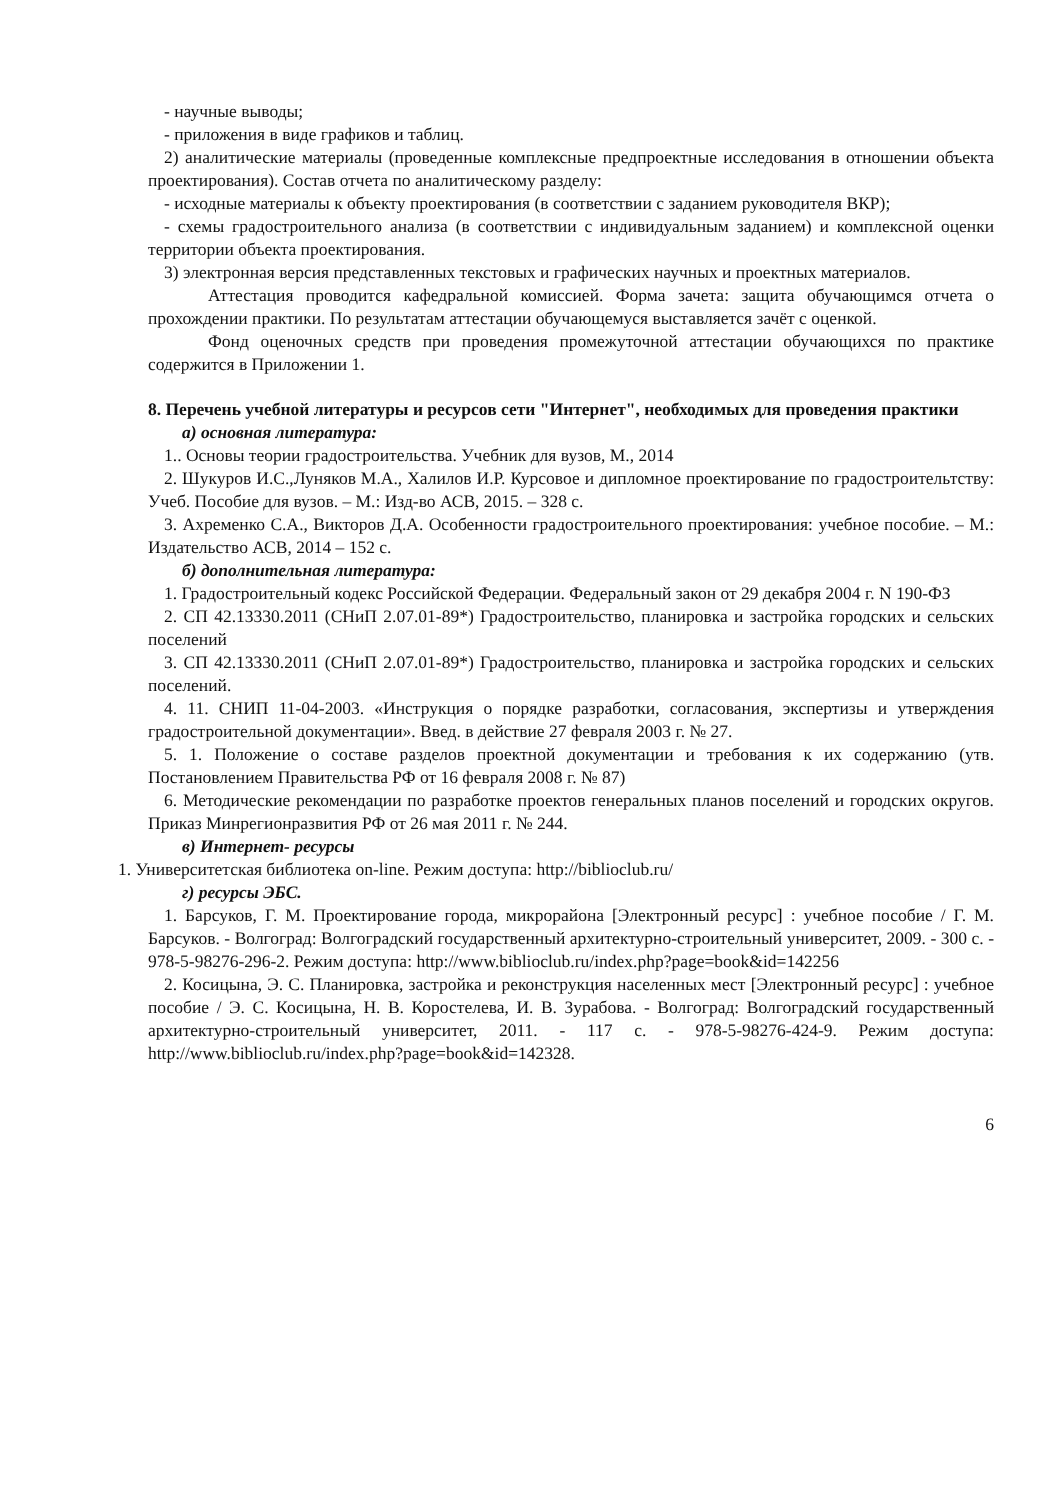- научные выводы;
- приложения в виде графиков и таблиц.
2) аналитические материалы (проведенные комплексные предпроектные исследования в отношении объекта проектирования). Состав отчета по аналитическому разделу:
- исходные материалы к объекту проектирования (в соответствии с заданием руководителя ВКР);
- схемы градостроительного анализа (в соответствии с индивидуальным заданием) и комплексной оценки территории объекта проектирования.
3) электронная версия представленных текстовых и графических научных и проектных материалов.
Аттестация проводится кафедральной комиссией. Форма зачета: защита обучающимся отчета о прохождении практики. По результатам аттестации обучающемуся выставляется зачёт с оценкой.
Фонд оценочных средств при проведения промежуточной аттестации обучающихся по практике содержится в Приложении 1.
8. Перечень учебной литературы и ресурсов сети "Интернет", необходимых для проведения практики
а) основная литература:
1.. Основы теории градостроительства. Учебник для вузов, М., 2014
2. Шукуров И.С.,Луняков М.А., Халилов И.Р. Курсовое и дипломное проектирование по градостроительтству: Учеб. Пособие для вузов. – М.: Изд-во АСВ, 2015. – 328 с.
3. Ахременко С.А., Викторов Д.А. Особенности градостроительного проектирования: учебное пособие. – М.: Издательство АСВ, 2014 – 152 с.
б) дополнительная литература:
1. Градостроительный кодекс Российской Федерации. Федеральный закон от 29 декабря 2004 г. N 190-ФЗ
2. СП 42.13330.2011 (СНиП 2.07.01-89*) Градостроительство, планировка и застройка городских и сельских поселений
3. СП 42.13330.2011 (СНиП 2.07.01-89*) Градостроительство, планировка и застройка городских и сельских поселений.
4. 11. СНИП 11-04-2003. «Инструкция о порядке разработки, согласования, экспертизы и утверждения градостроительной документации». Введ. в действие 27 февраля 2003 г. № 27.
5. 1. Положение о составе разделов проектной документации и требования к их содержанию (утв. Постановлением Правительства РФ от 16 февраля 2008 г. № 87)
6. Методические рекомендации по разработке проектов генеральных планов поселений и городских округов. Приказ Минрегионразвития РФ от 26 мая 2011 г. № 244.
в) Интернет- ресурсы
1. Университетская библиотека on-line. Режим доступа: http://biblioclub.ru/
г) ресурсы ЭБС.
1. Барсуков, Г. М. Проектирование города, микрорайона [Электронный ресурс] : учебное пособие / Г. М. Барсуков. - Волгоград: Волгоградский государственный архитектурно-строительный университет, 2009. - 300 с. - 978-5-98276-296-2. Режим доступа: http://www.biblioclub.ru/index.php?page=book&id=142256
2. Косицына, Э. С. Планировка, застройка и реконструкция населенных мест [Электронный ресурс] : учебное пособие / Э. С. Косицына, Н. В. Коростелева, И. В. Зурабова. - Волгоград: Волгоградский государственный архитектурно-строительный университет, 2011. - 117 с. - 978-5-98276-424-9. Режим доступа: http://www.biblioclub.ru/index.php?page=book&id=142328.
6